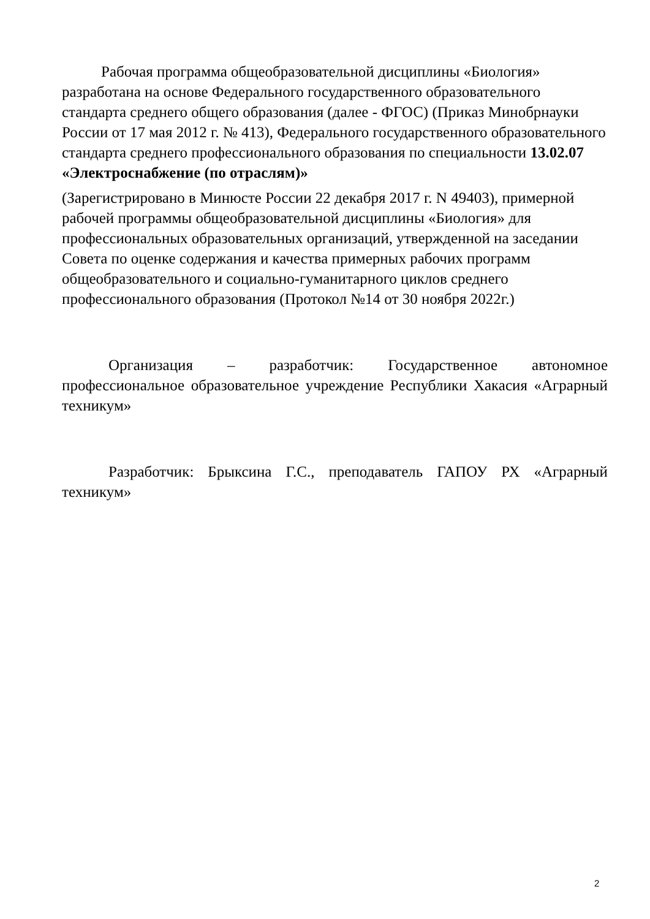Рабочая программа общеобразовательной дисциплины «Биология» разработана на основе Федерального государственного образовательного стандарта среднего общего образования (далее - ФГОС) (Приказ Минобрнауки России от 17 мая 2012 г. № 413), Федерального государственного образовательного стандарта среднего профессионального образования по специальности 13.02.07 «Электроснабжение (по отраслям)»
(Зарегистрировано в Минюсте России 22 декабря 2017 г. N 49403), примерной рабочей программы общеобразовательной дисциплины «Биология» для профессиональных образовательных организаций, утвержденной на заседании Совета по оценке содержания и качества примерных рабочих программ общеобразовательного и социально-гуманитарного циклов среднего профессионального образования (Протокол №14 от 30 ноября 2022г.)
Организация – разработчик: Государственное автономное профессиональное образовательное учреждение Республики Хакасия «Аграрный техникум»
Разработчик: Брыксина Г.С., преподаватель ГАПОУ РХ «Аграрный техникум»
2